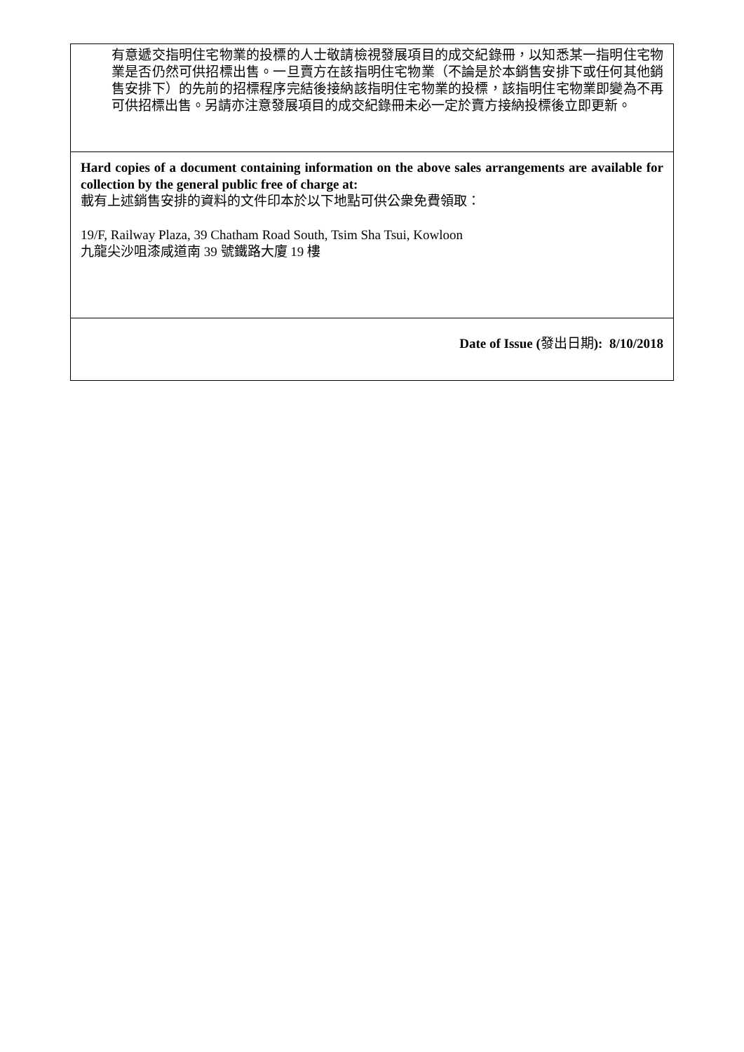| 有意遞交指明住宅物業的投標的人士敬請檢視發展項目的成交紀錄冊，以知悉某一指明住宅物業是否仍然可供招標出售。一旦賣方在該指明住宅物業（不論是於本銷售安排下或任何其他銷售安排下）的先前的招標程序完結後接納該指明住宅物業的投標，該指明住宅物業即變為不再可供招標出售。另請亦注意發展項目的成交紀錄冊未必一定於賣方接納投標後立即更新。 |
| Hard copies of a document containing information on the above sales arrangements are available for collection by the general public free of charge at: 載有上述銷售安排的資料的文件印本於以下地點可供公衆免費領取： 19/F, Railway Plaza, 39 Chatham Road South, Tsim Sha Tsui, Kowloon 九龍尖沙咀漆咸道南 39 號鐵路大廈 19 樓 |
| Date of Issue ( 發出日期 ): 8/10/2018 |